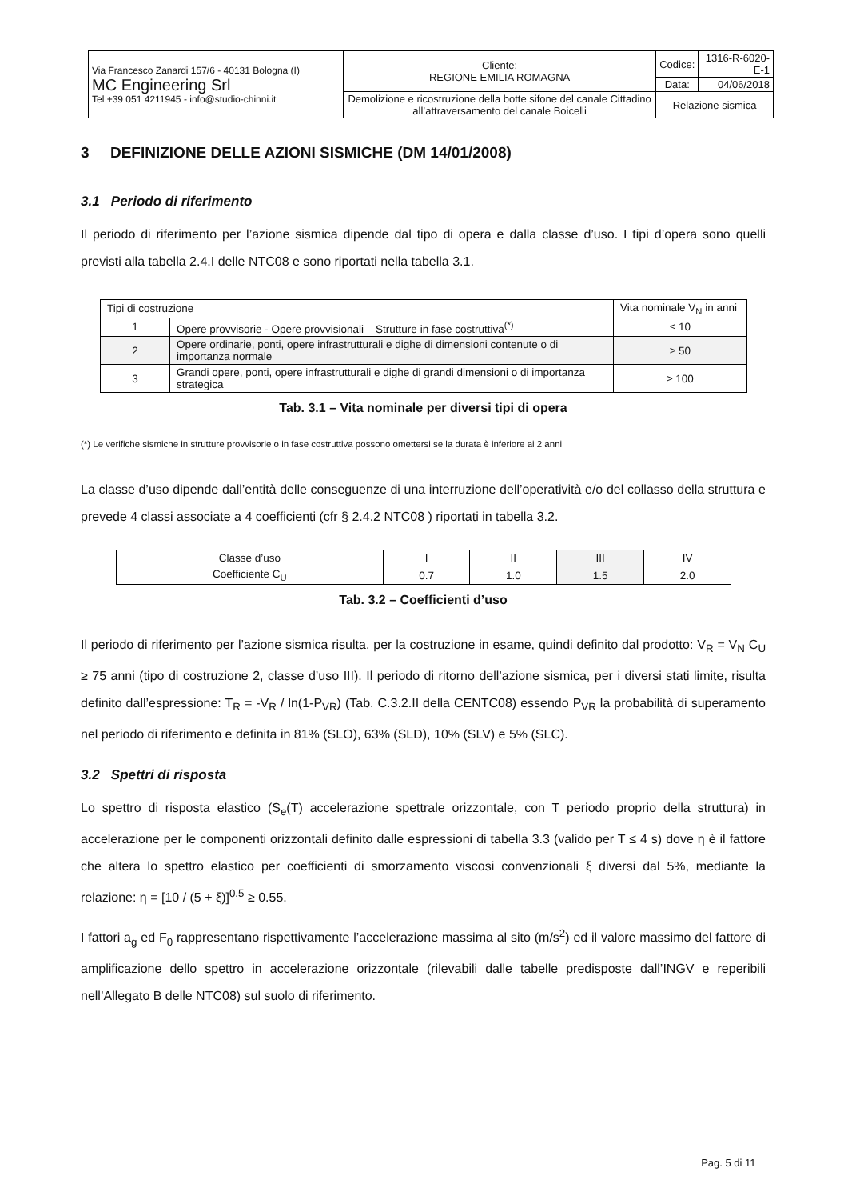| Via Francesco Zanardi 157/6 - 40131 Bologna (I) MC Engineering Srl Tel +39 051 4211945 - info@studio-chinni.it | Cliente: REGIONE EMILIA ROMAGNA | Codice: | 1316-R-6020-E-1 |
| | | Data: | 04/06/2018 |
| | Demolizione e ricostruzione della botte sifone del canale Cittadino all’attraversamento del canale Boicelli | Relazione sismica | |
3 DEFINIZIONE DELLE AZIONI SISMICHE (DM 14/01/2008)
3.1 Periodo di riferimento
Il periodo di riferimento per l’azione sismica dipende dal tipo di opera e dalla classe d’uso. I tipi d’opera sono quelli previsti alla tabella 2.4.I delle NTC08 e sono riportati nella tabella 3.1.
| Tipi di costruzione | | Vita nominale V<sub>N</sub> in anni |
| 1 | Opere provvisorie - Opere provvisionali – Strutture in fase costruttiva<sup>(*)</sup> | ≤ 10 |
| 2 | Opere ordinarie, ponti, opere infrastrutturali e dighe di dimensioni contenute o di importanza normale | ≥ 50 |
| 3 | Grandi opere, ponti, opere infrastrutturali e dighe di grandi dimensioni o di importanza strategica | ≥ 100 |
Tab. 3.1 – Vita nominale per diversi tipi di opera
(*) Le verifiche sismiche in strutture provvisorie o in fase costruttiva possono omettersi se la durata è inferiore ai 2 anni
La classe d’uso dipende dall’entità delle conseguenze di una interruzione dell’operatività e/o del collasso della struttura e prevede 4 classi associate a 4 coefficienti (cfr § 2.4.2 NTC08 ) riportati in tabella 3.2.
| Classe d’uso | I | II | III | IV |
| Coefficiente C<sub>U</sub> | 0.7 | 1.0 | 1.5 | 2.0 |
Tab. 3.2 – Coefficienti d’uso
Il periodo di riferimento per l’azione sismica risulta, per la costruzione in esame, quindi definito dal prodotto: V<sub>R</sub> = V<sub>N</sub> C<sub>U</sub> ≥ 75 anni (tipo di costruzione 2, classe d’uso III). Il periodo di ritorno dell’azione sismica, per i diversi stati limite, risulta definito dall’espressione: T<sub>R</sub> = -V<sub>R</sub> / ln(1-P<sub>VR</sub>) (Tab. C.3.2.II della CENTC08) essendo P<sub>VR</sub> la probabilità di superamento nel periodo di riferimento e definita in 81% (SLO), 63% (SLD), 10% (SLV) e 5% (SLC).
3.2 Spettri di risposta
Lo spettro di risposta elastico (S<sub>e</sub>(T) accelerazione spettrale orizzontale, con T periodo proprio della struttura) in accelerazione per le componenti orizzontali definito dalle espressioni di tabella 3.3 (valido per T ≤ 4 s) dove η è il fattore che altera lo spettro elastico per coefficienti di smorzamento viscosi convenzionali ξ diversi dal 5%, mediante la relazione: η = [10 / (5 + ξ)]<sup>0.5</sup> ≥ 0.55.
I fattori a<sub>g</sub> ed F<sub>0</sub> rappresentano rispettivamente l’accelerazione massima al sito (m/s<sup>2</sup>) ed il valore massimo del fattore di amplificazione dello spettro in accelerazione orizzontale (rilevabili dalle tabelle predisposte dall’INGV e reperibili nell’Allegato B delle NTC08) sul suolo di riferimento.
Pag. 5 di 11